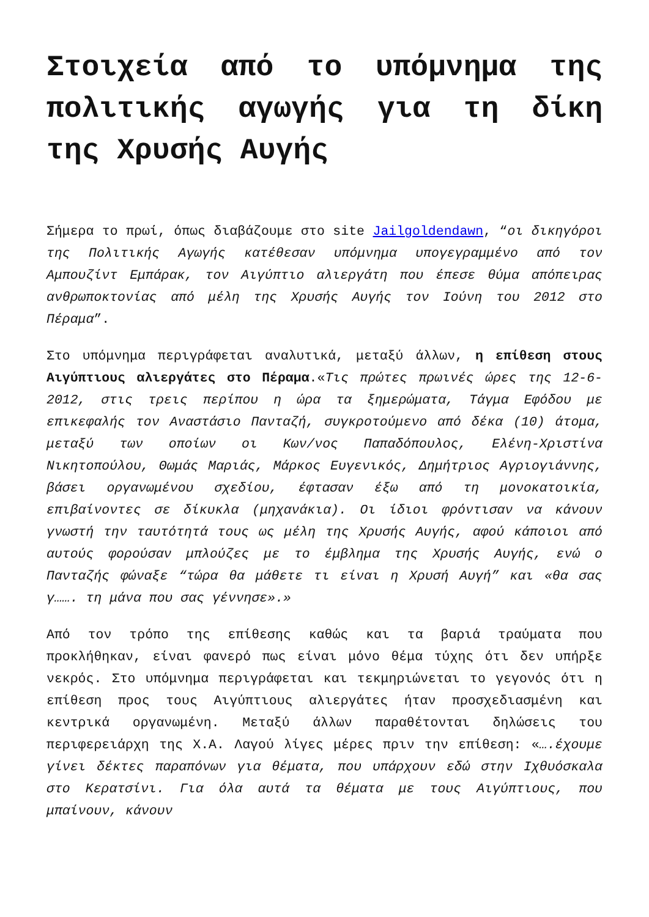Στοιχεία από το υπόμνημα της πολιτικής αγωγής για τη δίκη της Χρυσής Αυγής
Σήμερα το πρωί, όπως διαβάζουμε στο site Jailgoldendawn, “οι δικηγόροι της Πολιτικής Αγωγής κατέθεσαν υπόμνημα υπογεγραμμένο από τον Αμπουζίντ Εμπάρακ, τον Αιγύπτιο αλιεργάτη που έπεσε θύμα απόπειρας ανθρωποκτονίας από μέλη της Χρυσής Αυγής τον Ιούνη του 2012 στο Πέραμα”.
Στο υπόμνημα περιγράφεται αναλυτικά, μεταξύ άλλων, η επίθεση στους Αιγύπτιους αλιεργάτες στο Πέραμα.«Τις πρώτες πρωινές ώρες της 12-6-2012, στις τρεις περίπου η ώρα τα ξημερώματα, Τάγμα Εφόδου με επικεφαλής τον Αναστάσιο Πανταζή, συγκροτούμενο από δέκα (10) άτομα, μεταξύ των οποίων οι Κων/νος Παπαδόπουλος, Ελένη-Χριστίνα Νικητοπούλου, Θωμάς Μαριάς, Μάρκος Ευγενικός, Δημήτριος Αγριογιάννης, βάσει οργανωμένου σχεδίου, έφτασαν έξω από τη μονοκατοικία, επιβαίνοντες σε δίκυκλα (μηχανάκια). Οι ίδιοι φρόντισαν να κάνουν γνωστή την ταυτότητά τους ως μέλη της Χρυσής Αυγής, αφού κάποιοι από αυτούς φορούσαν μπλούζες με το έμβλημα της Χρυσής Αυγής, ενώ ο Πανταζής φώναξε “τώρα θα μάθετε τι είναι η Χρυσή Αυγή” και «θα σας γ……. τη μάνα που σας γέννησε».»
Από τον τρόπο της επίθεσης καθώς και τα βαριά τραύματα που προκλήθηκαν, είναι φανερό πως είναι μόνο θέμα τύχης ότι δεν υπήρξε νεκρός. Στο υπόμνημα περιγράφεται και τεκμηριώνεται το γεγονός ότι η επίθεση προς τους Αιγύπτιους αλιεργάτες ήταν προσχεδιασμένη και κεντρικά οργανωμένη. Μεταξύ άλλων παραθέτονται δηλώσεις του περιφερειάρχη της Χ.Α. Λαγού λίγες μέρες πριν την επίθεση: «….έχουμε γίνει δέκτες παραπόνων για θέματα, που υπάρχουν εδώ στην Ιχθυόσκαλα στο Κερατσίνι. Για όλα αυτά τα θέματα με τους Αιγύπτιους, που μπαίνουν, κάνουν